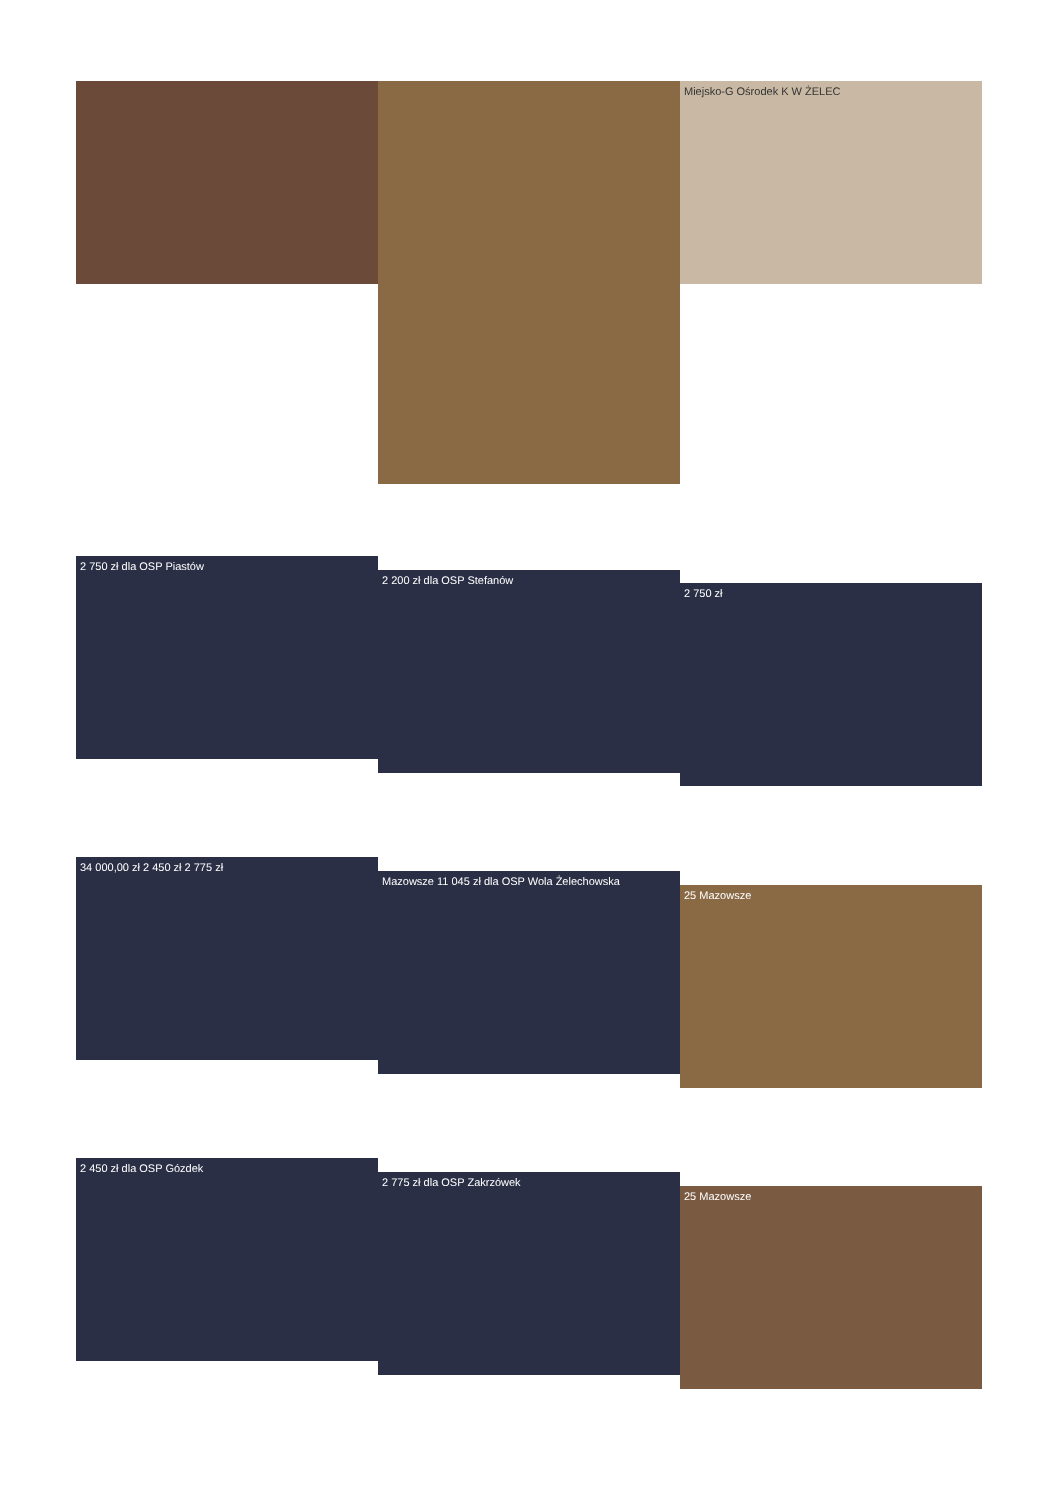Miejsko-G Ośrodek K W ŻELEC
2 750 zł dla OSP Piastów
2 200 zł dla OSP Stefanów
2 750 zł
34 000,00 zł 2 450 zł 2 775 zł
Mazowsze 11 045 zł dla OSP Wola Żelechowska
25 Mazowsze
2 450 zł dla OSP Gózdek
2 775 zł dla OSP Zakrzówek
25 Mazowsze